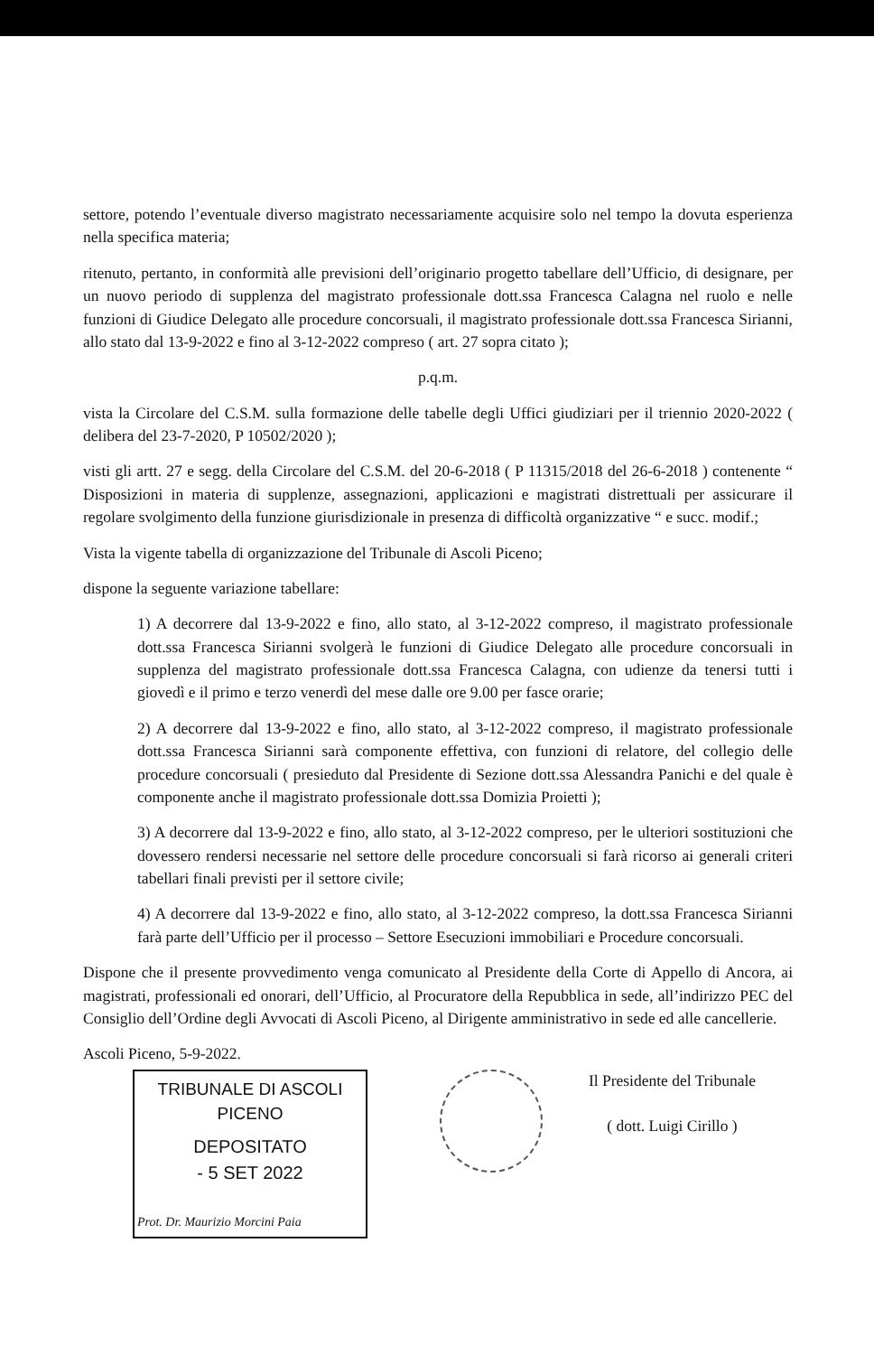settore, potendo l’eventuale diverso magistrato necessariamente acquisire solo nel tempo la dovuta esperienza nella specifica materia;
ritenuto, pertanto, in conformità alle previsioni dell’originario progetto tabellare dell’Ufficio, di designare, per un nuovo periodo di supplenza del magistrato professionale dott.ssa Francesca Calagna nel ruolo e nelle funzioni di Giudice Delegato alle procedure concorsuali, il magistrato professionale dott.ssa Francesca Sirianni, allo stato dal 13-9-2022 e fino al 3-12-2022 compreso ( art. 27 sopra citato );
p.q.m.
vista la Circolare del C.S.M. sulla formazione delle tabelle degli Uffici giudiziari per il triennio 2020-2022 ( delibera del 23-7-2020, P 10502/2020 );
visti gli artt. 27 e segg. della Circolare del C.S.M. del 20-6-2018 ( P 11315/2018 del 26-6-2018 ) contenente “ Disposizioni in materia di supplenze, assegnazioni, applicazioni e magistrati distrettuali per assicurare il regolare svolgimento della funzione giurisdizionale in presenza di difficoltà organizzative “ e succ. modif.;
Vista la vigente tabella di organizzazione del Tribunale di Ascoli Piceno;
dispone la seguente variazione tabellare:
1) A decorrere dal 13-9-2022 e fino, allo stato, al 3-12-2022 compreso, il magistrato professionale dott.ssa Francesca Sirianni svolgerà le funzioni di Giudice Delegato alle procedure concorsuali in supplenza del magistrato professionale dott.ssa Francesca Calagna, con udienze da tenersi tutti i giovedì e il primo e terzo venerdì del mese dalle ore 9.00 per fasce orarie;
2) A decorrere dal 13-9-2022 e fino, allo stato, al 3-12-2022 compreso, il magistrato professionale dott.ssa Francesca Sirianni sarà componente effettiva, con funzioni di relatore, del collegio delle procedure concorsuali ( presieduto dal Presidente di Sezione dott.ssa Alessandra Panichi e del quale è componente anche il magistrato professionale dott.ssa Domizia Proietti );
3) A decorrere dal 13-9-2022 e fino, allo stato, al 3-12-2022 compreso, per le ulteriori sostituzioni che dovessero rendersi necessarie nel settore delle procedure concorsuali si farà ricorso ai generali criteri tabellari finali previsti per il settore civile;
4) A decorrere dal 13-9-2022 e fino, allo stato, al 3-12-2022 compreso, la dott.ssa Francesca Sirianni farà parte dell’Ufficio per il processo – Settore Esecuzioni immobiliari e Procedure concorsuali.
Dispone che il presente provvedimento venga comunicato al Presidente della Corte di Appello di Ancora, ai magistrati, professionali ed onorari, dell’Ufficio, al Procuratore della Repubblica in sede, all’indirizzo PEC del Consiglio dell’Ordine degli Avvocati di Ascoli Piceno, al Dirigente amministrativo in sede ed alle cancellerie.
Ascoli Piceno, 5-9-2022.
TRIBUNALE DI ASCOLI PICENO
DEPOSITATO
- 5 SET 2022
Prot. Dr. Maurizio Morcini Paia
Il Presidente del Tribunale
( dott. Luigi Cirillo )